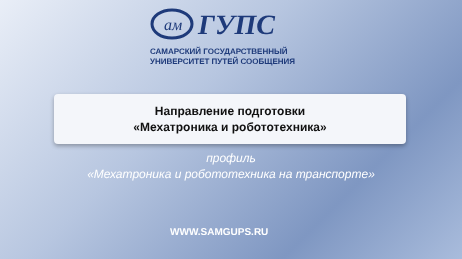ам
ГУПС
САМАРСКИЙ ГОСУДАРСТВЕННЫЙ
УНИВЕРСИТЕТ ПУТЕЙ СООБЩЕНИЯ
Направление подготовки
«Мехатроника и робототехника»
профиль
«Мехатроника и робототехника на транспорте»
WWW.SAMGUPS.RU